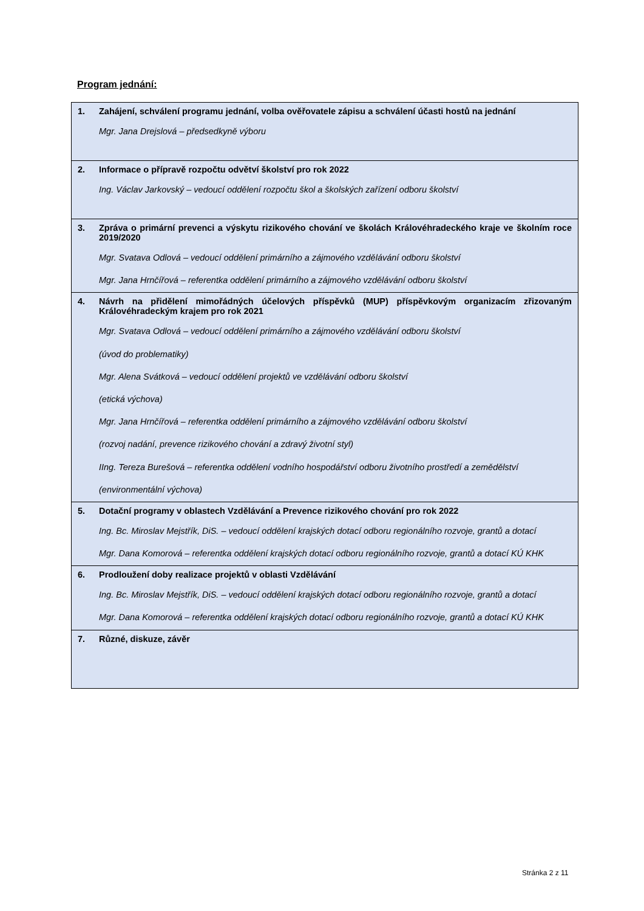Program jednání:
| 1. | Zahájení, schválení programu jednání, volba ověřovatele zápisu a schválení účasti hostů na jednání Mgr. Jana Drejslová – předsedkyně výboru |
| 2. | Informace o přípravě rozpočtu odvětví školství pro rok 2022 Ing. Václav Jarkovský – vedoucí oddělení rozpočtu škol a školských zařízení odboru školství |
| 3. | Zpráva o primární prevenci a výskytu rizikového chování ve školách Královéhradeckého kraje ve školním roce 2019/2020 Mgr. Svatava Odlová – vedoucí oddělení primárního a zájmového vzdělávání odboru školství Mgr. Jana Hrnčířová – referentka oddělení primárního a zájmového vzdělávání odboru školství |
| 4. | Návrh na přidělení mimořádných účelových příspěvků (MUP) příspěvkovým organizacím zřizovaným Královéhradeckým krajem pro rok 2021 Mgr. Svatava Odlová – vedoucí oddělení primárního a zájmového vzdělávání odboru školství (úvod do problematiky) Mgr. Alena Svátková – vedoucí oddělení projektů ve vzdělávání odboru školství (etická výchova) Mgr. Jana Hrnčířová – referentka oddělení primárního a zájmového vzdělávání odboru školství (rozvoj nadání, prevence rizikového chování a zdravý životní styl) IIng. Tereza Burešová – referentka oddělení vodního hospodářství odboru životního prostředí a zemědělství (environmentální výchova) |
| 5. | Dotační programy v oblastech Vzdělávání a Prevence rizikového chování pro rok 2022 Ing. Bc. Miroslav Mejstřík, DiS. – vedoucí oddělení krajských dotací odboru regionálního rozvoje, grantů a dotací Mgr. Dana Komorová – referentka oddělení krajských dotací odboru regionálního rozvoje, grantů a dotací KÚ KHK |
| 6. | Prodloužení doby realizace projektů v oblasti Vzdělávání Ing. Bc. Miroslav Mejstřík, DiS. – vedoucí oddělení krajských dotací odboru regionálního rozvoje, grantů a dotací Mgr. Dana Komorová – referentka oddělení krajských dotací odboru regionálního rozvoje, grantů a dotací KÚ KHK |
| 7. | Různé, diskuze, závěr |
Stránka 2 z 11